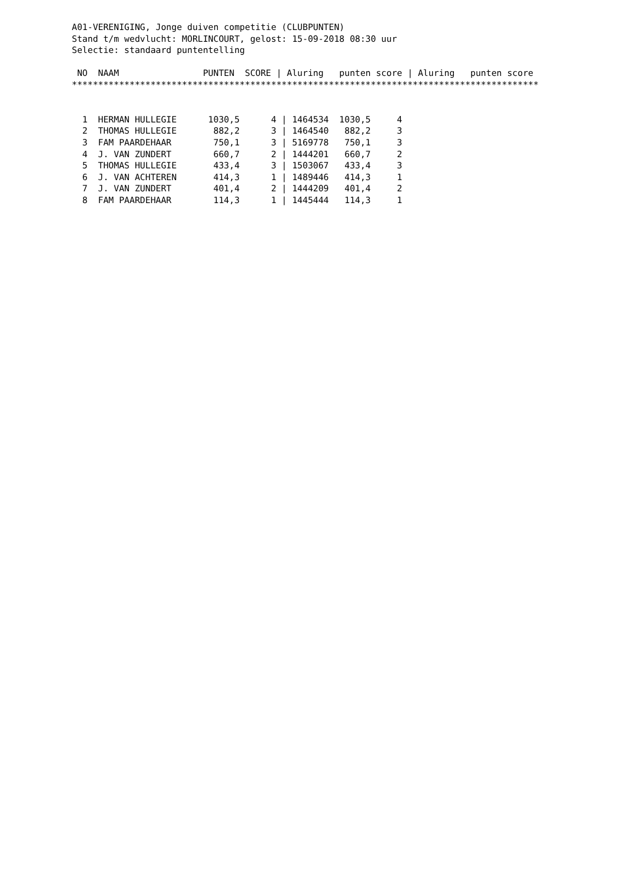A01-VERENIGING, Jonge duiven competitie (CLUBPUNTEN)
Stand t/m wedvlucht: MORLINCOURT, gelost: 15-09-2018 08:30 uur
Selectie: standaard puntentelling
| NO NAAM PUNTEN SCORE / Aluring punten score / Aluring punten score |
| --- |
| ***************************************************************************************** |
| 1 HERMAN HULLEGIE 1030,5 4 / 1464534 1030,5 4 |
| 2 THOMAS HULLEGIE 882,2 3 / 1464540 882,2 3 |
| 3 FAM PAARDEHAAR 750,1 3 / 5169778 750,1 3 |
| 4 J. VAN ZUNDERT 660,7 2 / 1444201 660,7 2 |
| 5 THOMAS HULLEGIE 433,4 3 / 1503067 433,4 3 |
| 6 J. VAN ACHTEREN 414,3 1 / 1489446 414,3 1 |
| 7 J. VAN ZUNDERT 401,4 2 / 1444209 401,4 2 |
| 8 FAM PAARDEHAAR 114,3 1 / 1445444 114,3 1 |